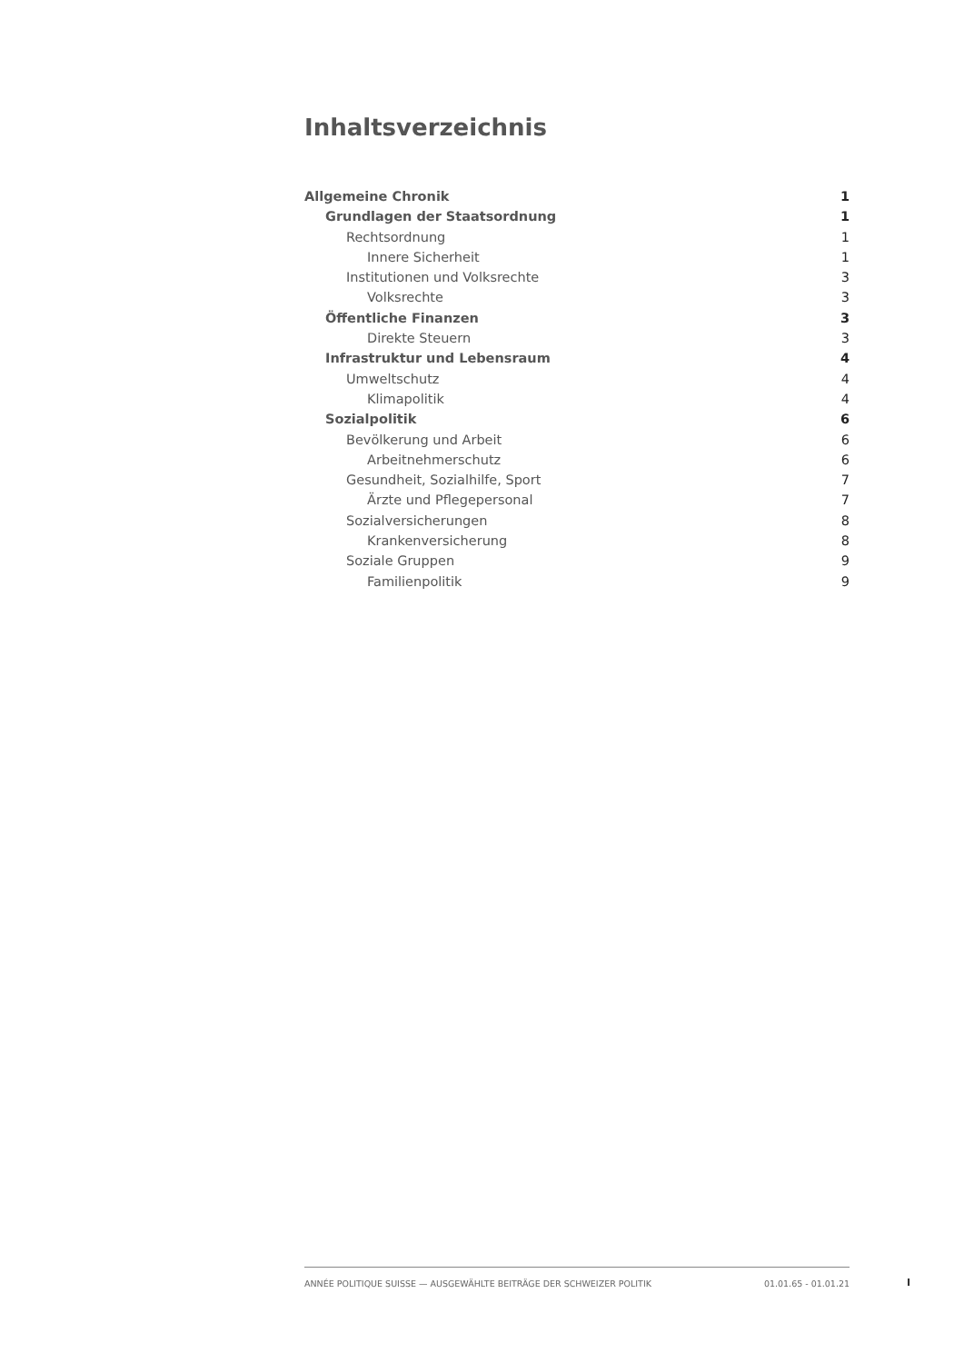Inhaltsverzeichnis
Allgemeine Chronik 1
Grundlagen der Staatsordnung 1
Rechtsordnung 1
Innere Sicherheit 1
Institutionen und Volksrechte 3
Volksrechte 3
Öffentliche Finanzen 3
Direkte Steuern 3
Infrastruktur und Lebensraum 4
Umweltschutz 4
Klimapolitik 4
Sozialpolitik 6
Bevölkerung und Arbeit 6
Arbeitnehmerschutz 6
Gesundheit, Sozialhilfe, Sport 7
Ärzte und Pflegepersonal 7
Sozialversicherungen 8
Krankenversicherung 8
Soziale Gruppen 9
Familienpolitik 9
ANNÉE POLITIQUE SUISSE — AUSGEWÄHLTE BEITRÄGE DER SCHWEIZER POLITIK 01.01.65 - 01.01.21
I